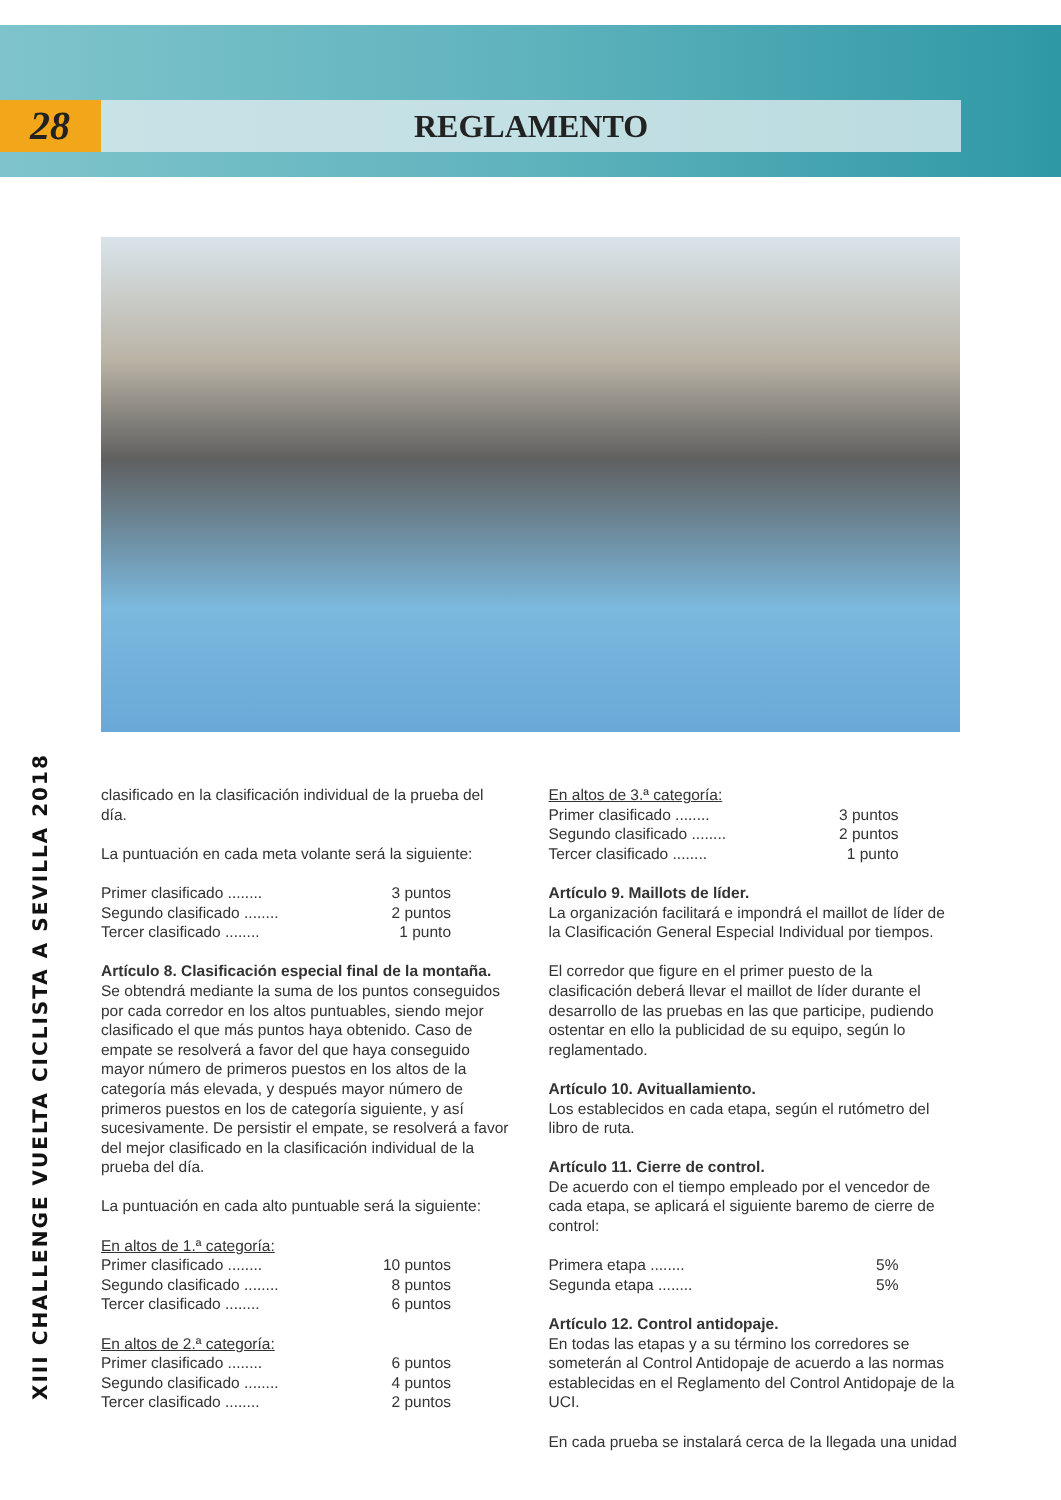28
REGLAMENTO
XIII CHALLENGE VUELTA CICLISTA A SEVILLA 2018
clasificado en la clasificación individual de la prueba del día.
La puntuación en cada meta volante será la siguiente:
Primer clasificado ........ 3 puntos
Segundo clasificado ........ 2 puntos
Tercer clasificado ........ 1 punto
Artículo 8. Clasificación especial final de la montaña.
Se obtendrá mediante la suma de los puntos conseguidos por cada corredor en los altos puntuables, siendo mejor clasificado el que más puntos haya obtenido. Caso de empate se resolverá a favor del que haya conseguido mayor número de primeros puestos en los altos de la categoría más elevada, y después mayor número de primeros puestos en los de categoría siguiente, y así sucesivamente. De persistir el empate, se resolverá a favor del mejor clasificado en la clasificación individual de la prueba del día.
La puntuación en cada alto puntuable será la siguiente:
En altos de 1.ª categoría:
Primer clasificado ........ 10 puntos
Segundo clasificado ........ 8 puntos
Tercer clasificado ........ 6 puntos
En altos de 2.ª categoría:
Primer clasificado ........ 6 puntos
Segundo clasificado ........ 4 puntos
Tercer clasificado ........ 2 puntos
En altos de 3.ª categoría:
Primer clasificado ........ 3 puntos
Segundo clasificado ........ 2 puntos
Tercer clasificado ........ 1 punto
Artículo 9. Maillots de líder.
La organización facilitará e impondrá el maillot de líder de la Clasificación General Especial Individual por tiempos.
El corredor que figure en el primer puesto de la clasificación deberá llevar el maillot de líder durante el desarrollo de las pruebas en las que participe, pudiendo ostentar en ello la publicidad de su equipo, según lo reglamentado.
Artículo 10. Avituallamiento.
Los establecidos en cada etapa, según el rutómetro del libro de ruta.
Artículo 11. Cierre de control.
De acuerdo con el tiempo empleado por el vencedor de cada etapa, se aplicará el siguiente baremo de cierre de control:
Primera etapa ........ 5%
Segunda etapa ........ 5%
Artículo 12. Control antidopaje.
En todas las etapas y a su término los corredores se someterán al Control Antidopaje de acuerdo a las normas establecidas en el Reglamento del Control Antidopaje de la UCI.
En cada prueba se instalará cerca de la llegada una unidad